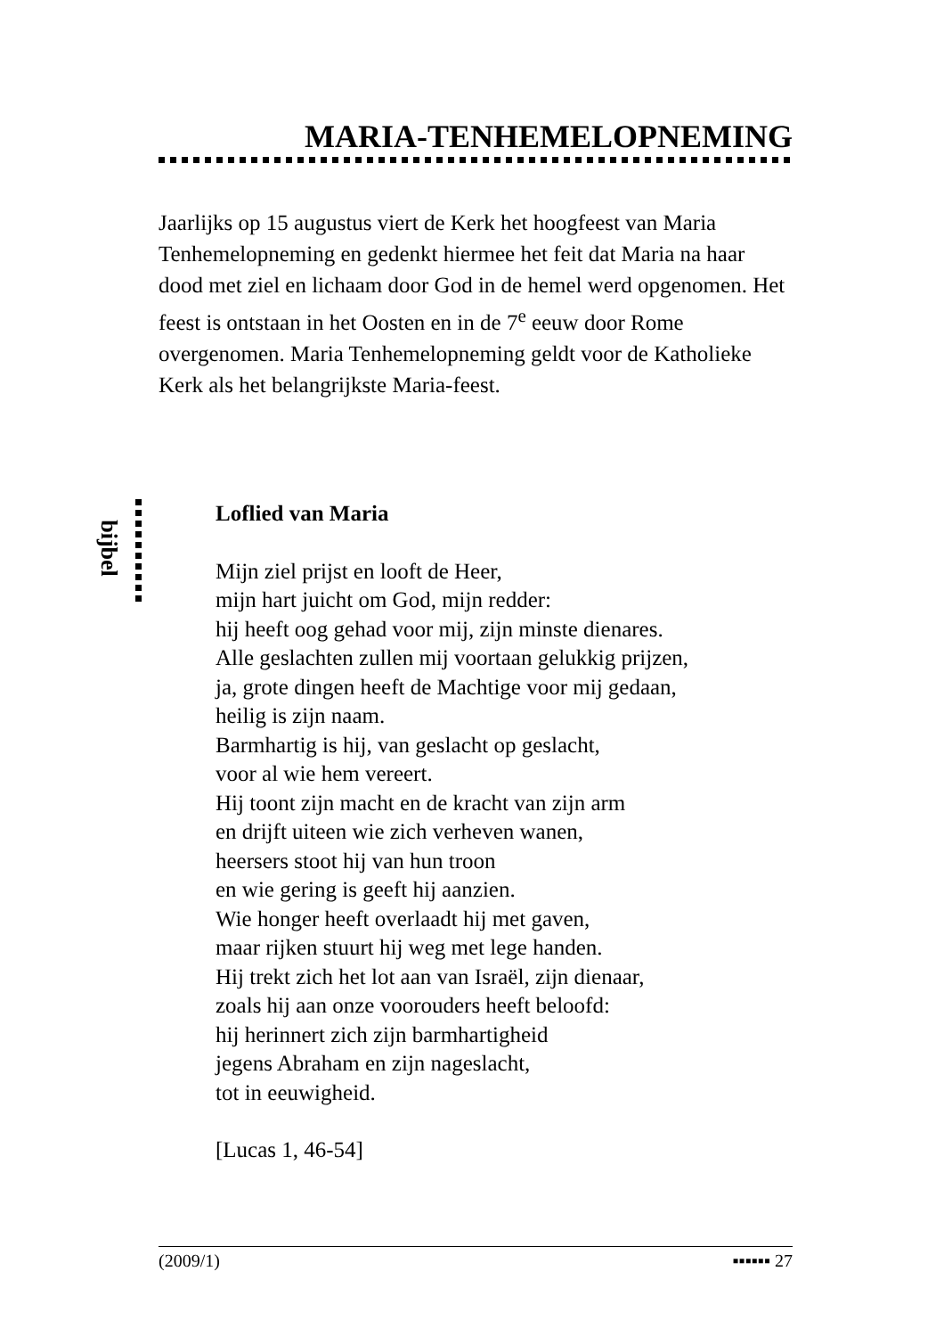MARIA-TENHEMELOPNEMING
Jaarlijks op 15 augustus viert de Kerk het hoogfeest van Maria Tenhemelopneming en gedenkt hiermee het feit dat Maria na haar dood met ziel en lichaam door God in de hemel werd opgenomen. Het feest is ontstaan in het Oosten en in de 7<sup>e</sup> eeuw door Rome overgenomen. Maria Tenhemelopneming geldt voor de Katholieke Kerk als het belangrijkste Maria-feest.
bijbel
Loflied van Maria
Mijn ziel prijst en looft de Heer,
mijn hart juicht om God, mijn redder:
hij heeft oog gehad voor mij, zijn minste dienares.
Alle geslachten zullen mij voortaan gelukkig prijzen,
ja, grote dingen heeft de Machtige voor mij gedaan,
heilig is zijn naam.
Barmhartig is hij, van geslacht op geslacht,
voor al wie hem vereert.
Hij toont zijn macht en de kracht van zijn arm
en drijft uiteen wie zich verheven wanen,
heersers stoot hij van hun troon
en wie gering is geeft hij aanzien.
Wie honger heeft overlaadt hij met gaven,
maar rijken stuurt hij weg met lege handen.
Hij trekt zich het lot aan van Israël, zijn dienaar,
zoals hij aan onze voorouders heeft beloofd:
hij herinnert zich zijn barmhartigheid
jegens Abraham en zijn nageslacht,
tot in eeuwigheid.
[Lucas 1, 46-54]
(2009/1) ▪▪▪▪▪▪ 27